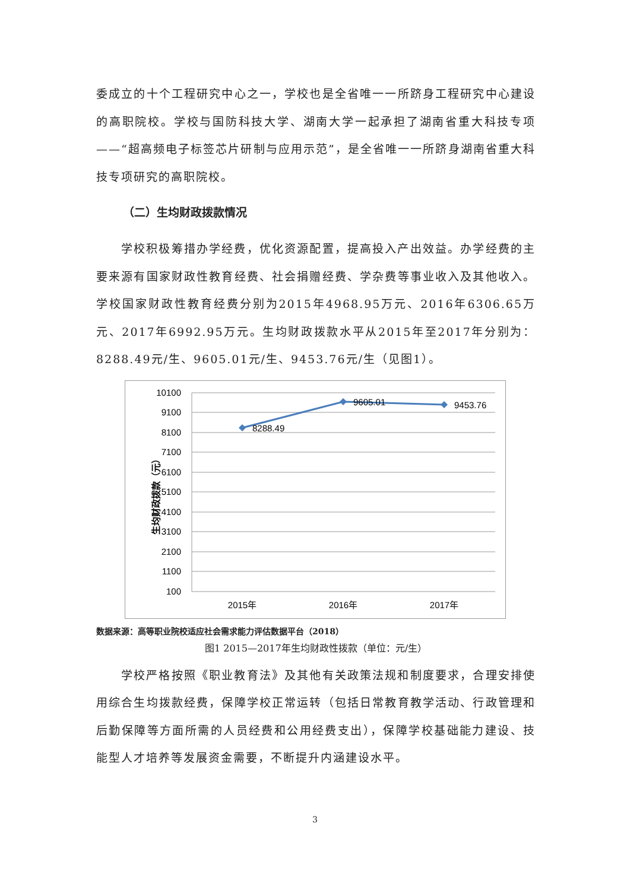委成立的十个工程研究中心之一，学校也是全省唯一一所跻身工程研究中心建设的高职院校。学校与国防科技大学、湖南大学一起承担了湖南省重大科技专项——“超高频电子标签芯片研制与应用示范”，是全省唯一一所跻身湖南省重大科技专项研究的高职院校。
（二）生均财政拨款情况
学校积极筹措办学经费，优化资源配置，提高投入产出效益。办学经费的主要来源有国家财政性教育经费、社会捐赠经费、学杂费等事业收入及其他收入。学校国家财政性教育经费分别为2015年4968.95万元、2016年6306.65万元、2017年6992.95万元。生均财政拨款水平从2015年至2017年分别为：8288.49元/生、9605.01元/生、9453.76元/生（见图1）。
10100
9100
8100
7100
6100
5100
4100
3100
2100
1100
100
生均财政拨款（元）
8288.49
9605.01
9453.76
2015年
2016年
2017年
数据来源：高等职业院校适应社会需求能力评估数据平台（2018）
图1 2015—2017年生均财政性拨款（单位：元/生）
学校严格按照《职业教育法》及其他有关政策法规和制度要求，合理安排使用综合生均拨款经费，保障学校正常运转（包括日常教育教学活动、行政管理和后勤保障等方面所需的人员经费和公用经费支出），保障学校基础能力建设、技能型人才培养等发展资金需要，不断提升内涵建设水平。
3